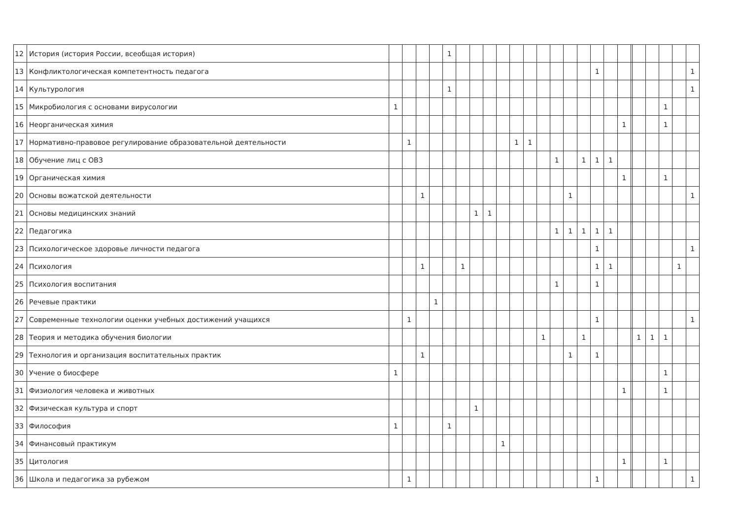| 12 | История (история России, всеобщая история) | | | | | 1 | | | | | | | | | | | | | | | | | | | |
| 13 | Конфликтологическая компетентность педагога | | | | | | | | | | | | | | | | 1 | | | | | | | | 1 |
| 14 | Культурология | | | | | 1 | | | | | | | | | | | | | | | | | | | 1 |
| 15 | Микробиология с основами вирусологии | 1 | | | | | | | | | | | | | | | | | | | | | 1 | | |
| 16 | Неорганическая химия | | | | | | | | | | | | | | | | | | 1 | | | | 1 | | |
| 17 | Нормативно-правовое регулирование образовательной деятельности | | 1 | | | | | | | | 1 | 1 | | | | | | | | | | | | | |
| 18 | Обучение лиц с ОВЗ | | | | | | | | | | | | | 1 | | 1 | 1 | 1 | | | | | | | |
| 19 | Органическая химия | | | | | | | | | | | | | | | | | | 1 | | | | 1 | | |
| 20 | Основы вожатской деятельности | | | 1 | | | | | | | | | | | 1 | | | | | | | | | | 1 |
| 21 | Основы медицинских знаний | | | | | | | 1 | 1 | | | | | | | | | | | | | | | | |
| 22 | Педагогика | | | | | | | | | | | | | 1 | 1 | 1 | 1 | 1 | | | | | | | |
| 23 | Психологическое здоровье личности педагога | | | | | | | | | | | | | | | | 1 | | | | | | | | 1 |
| 24 | Психология | | | 1 | | | 1 | | | | | | | | | | 1 | 1 | | | | | | 1 | |
| 25 | Психология воспитания | | | | | | | | | | | | | 1 | | | 1 | | | | | | | | |
| 26 | Речевые практики | | | | 1 | | | | | | | | | | | | | | | | | | | | |
| 27 | Современные технологии оценки учебных достижений учащихся | | 1 | | | | | | | | | | | | | | 1 | | | | | | | | 1 |
| 28 | Теория и методика обучения биологии | | | | | | | | | | | | 1 | | | 1 | | | | | 1 | 1 | 1 | | |
| 29 | Технология и организация воспитательных практик | | | 1 | | | | | | | | | | | 1 | | 1 | | | | | | | | |
| 30 | Учение о биосфере | 1 | | | | | | | | | | | | | | | | | | | | | 1 | | |
| 31 | Физиология человека и животных | | | | | | | | | | | | | | | | | | 1 | | | | 1 | | |
| 32 | Физическая культура и спорт | | | | | | | 1 | | | | | | | | | | | | | | | | | |
| 33 | Философия | 1 | | | | 1 | | | | | | | | | | | | | | | | | | | |
| 34 | Финансовый практикум | | | | | | | | | 1 | | | | | | | | | | | | | | | |
| 35 | Цитология | | | | | | | | | | | | | | | | | | 1 | | | | 1 | | |
| 36 | Школа и педагогика за рубежом | | 1 | | | | | | | | | | | | | | 1 | | | | | | | | 1 |